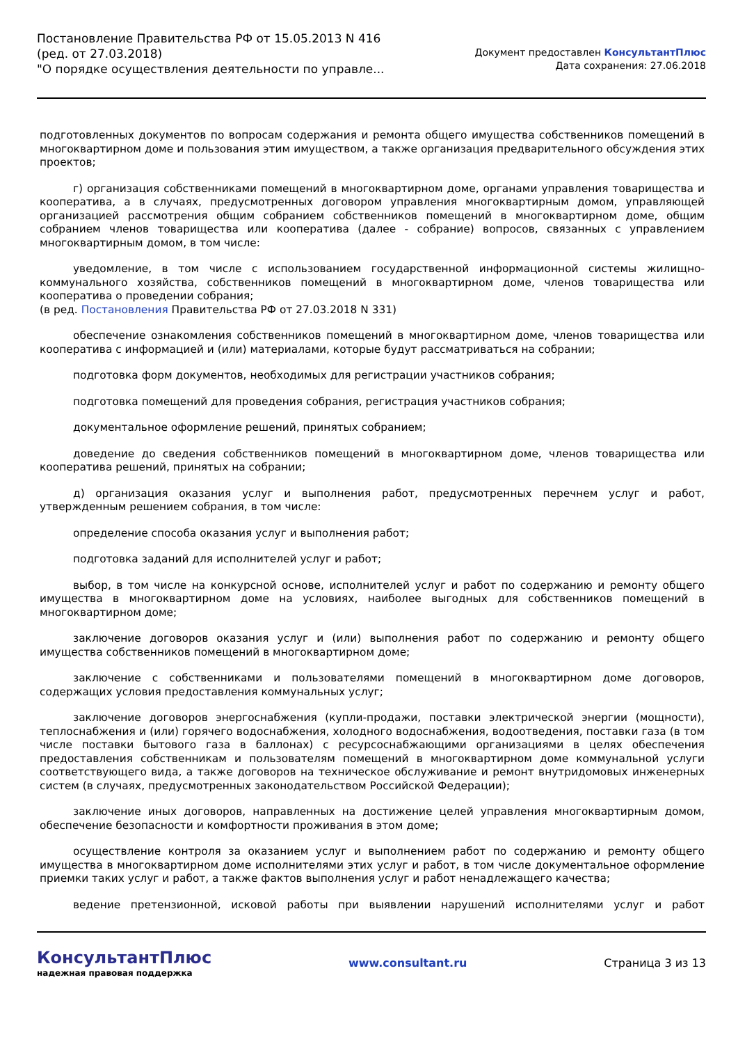Постановление Правительства РФ от 15.05.2013 N 416
(ред. от 27.03.2018)
"О порядке осуществления деятельности по управле...
Документ предоставлен КонсультантПлюс
Дата сохранения: 27.06.2018
подготовленных документов по вопросам содержания и ремонта общего имущества собственников помещений в многоквартирном доме и пользования этим имуществом, а также организация предварительного обсуждения этих проектов;
г) организация собственниками помещений в многоквартирном доме, органами управления товарищества и кооператива, а в случаях, предусмотренных договором управления многоквартирным домом, управляющей организацией рассмотрения общим собранием собственников помещений в многоквартирном доме, общим собранием членов товарищества или кооператива (далее - собрание) вопросов, связанных с управлением многоквартирным домом, в том числе:
уведомление, в том числе с использованием государственной информационной системы жилищно-коммунального хозяйства, собственников помещений в многоквартирном доме, членов товарищества или кооператива о проведении собрания;
(в ред. Постановления Правительства РФ от 27.03.2018 N 331)
обеспечение ознакомления собственников помещений в многоквартирном доме, членов товарищества или кооператива с информацией и (или) материалами, которые будут рассматриваться на собрании;
подготовка форм документов, необходимых для регистрации участников собрания;
подготовка помещений для проведения собрания, регистрация участников собрания;
документальное оформление решений, принятых собранием;
доведение до сведения собственников помещений в многоквартирном доме, членов товарищества или кооператива решений, принятых на собрании;
д) организация оказания услуг и выполнения работ, предусмотренных перечнем услуг и работ, утвержденным решением собрания, в том числе:
определение способа оказания услуг и выполнения работ;
подготовка заданий для исполнителей услуг и работ;
выбор, в том числе на конкурсной основе, исполнителей услуг и работ по содержанию и ремонту общего имущества в многоквартирном доме на условиях, наиболее выгодных для собственников помещений в многоквартирном доме;
заключение договоров оказания услуг и (или) выполнения работ по содержанию и ремонту общего имущества собственников помещений в многоквартирном доме;
заключение с собственниками и пользователями помещений в многоквартирном доме договоров, содержащих условия предоставления коммунальных услуг;
заключение договоров энергоснабжения (купли-продажи, поставки электрической энергии (мощности), теплоснабжения и (или) горячего водоснабжения, холодного водоснабжения, водоотведения, поставки газа (в том числе поставки бытового газа в баллонах) с ресурсоснабжающими организациями в целях обеспечения предоставления собственникам и пользователям помещений в многоквартирном доме коммунальной услуги соответствующего вида, а также договоров на техническое обслуживание и ремонт внутридомовых инженерных систем (в случаях, предусмотренных законодательством Российской Федерации);
заключение иных договоров, направленных на достижение целей управления многоквартирным домом, обеспечение безопасности и комфортности проживания в этом доме;
осуществление контроля за оказанием услуг и выполнением работ по содержанию и ремонту общего имущества в многоквартирном доме исполнителями этих услуг и работ, в том числе документальное оформление приемки таких услуг и работ, а также фактов выполнения услуг и работ ненадлежащего качества;
ведение претензионной, исковой работы при выявлении нарушений исполнителями услуг и работ
КонсультантПлюс
надежная правовая поддержка
www.consultant.ru Страница 3 из 13